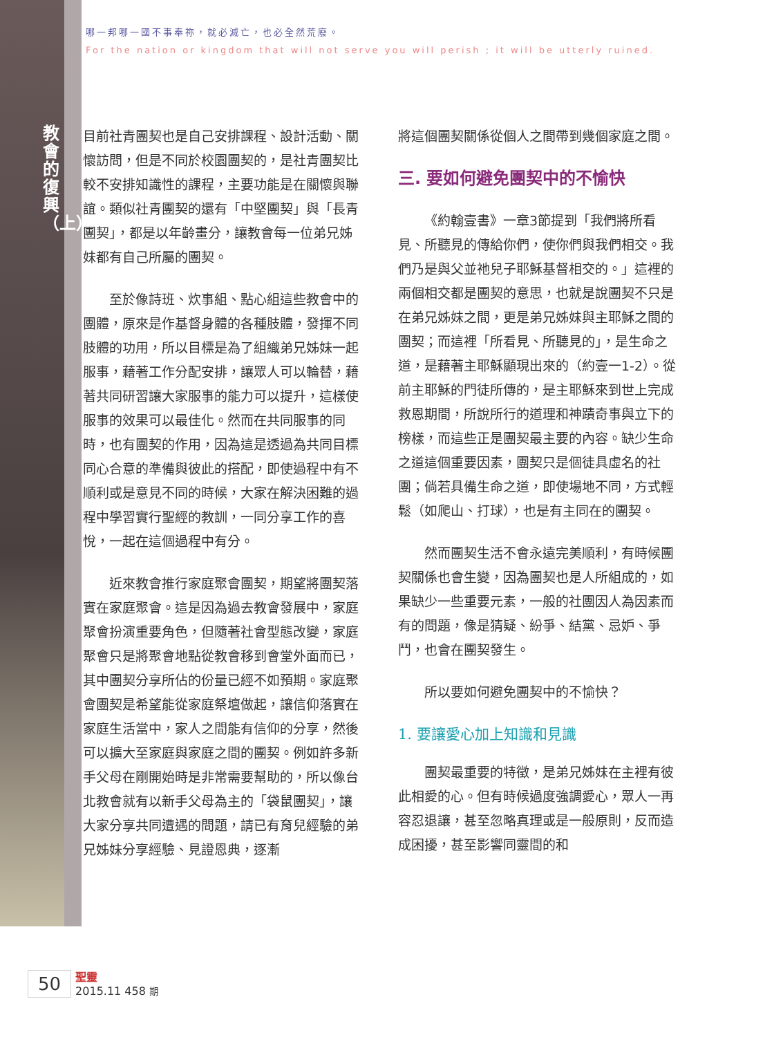教會的復興（上）
哪一邦哪一國不事奉祢，就必滅亡，也必全然荒廢。
For the nation or kingdom that will not serve you will perish ; it will be utterly ruined.
目前社青團契也是自己安排課程、設計活動、關懷訪問，但是不同於校園團契的，是社青團契比較不安排知識性的課程，主要功能是在關懷與聯誼。類似社青團契的還有「中堅團契」與「長青團契」，都是以年齡畫分，讓教會每一位弟兄姊妹都有自己所屬的團契。
至於像詩班、炊事組、點心組這些教會中的團體，原來是作基督身體的各種肢體，發揮不同肢體的功用，所以目標是為了組織弟兄姊妹一起服事，藉著工作分配安排，讓眾人可以輪替，藉著共同研習讓大家服事的能力可以提升，這樣使服事的效果可以最佳化。然而在共同服事的同時，也有團契的作用，因為這是透過為共同目標同心合意的準備與彼此的搭配，即使過程中有不順利或是意見不同的時候，大家在解決困難的過程中學習實行聖經的教訓，一同分享工作的喜悅，一起在這個過程中有分。
近來教會推行家庭聚會團契，期望將團契落實在家庭聚會。這是因為過去教會發展中，家庭聚會扮演重要角色，但隨著社會型態改變，家庭聚會只是將聚會地點從教會移到會堂外面而已，其中團契分享所佔的份量已經不如預期。家庭聚會團契是希望能從家庭祭壇做起，讓信仰落實在家庭生活當中，家人之間能有信仰的分享，然後可以擴大至家庭與家庭之間的團契。例如許多新手父母在剛開始時是非常需要幫助的，所以像台北教會就有以新手父母為主的「袋鼠團契」，讓大家分享共同遭遇的問題，請已有育兒經驗的弟兄姊妹分享經驗、見證恩典，逐漸
將這個團契關係從個人之間帶到幾個家庭之間。
三. 要如何避免團契中的不愉快
《約翰壹書》一章3節提到「我們將所看見、所聽見的傳給你們，使你們與我們相交。我們乃是與父並祂兒子耶穌基督相交的。」這裡的兩個相交都是團契的意思，也就是說團契不只是在弟兄姊妹之間，更是弟兄姊妹與主耶穌之間的團契；而這裡「所看見、所聽見的」，是生命之道，是藉著主耶穌顯現出來的（約壹一1-2）。從前主耶穌的門徒所傳的，是主耶穌來到世上完成救恩期間，所說所行的道理和神蹟奇事與立下的榜樣，而這些正是團契最主要的內容。缺少生命之道這個重要因素，團契只是個徒具虛名的社團；倘若具備生命之道，即使場地不同，方式輕鬆（如爬山、打球），也是有主同在的團契。
然而團契生活不會永遠完美順利，有時候團契關係也會生變，因為團契也是人所組成的，如果缺少一些重要元素，一般的社團因人為因素而有的問題，像是猜疑、紛爭、結黨、忌妒、爭鬥，也會在團契發生。
所以要如何避免團契中的不愉快？
1. 要讓愛心加上知識和見識
團契最重要的特徵，是弟兄姊妹在主裡有彼此相愛的心。但有時候過度強調愛心，眾人一再容忍退讓，甚至忽略真理或是一般原則，反而造成困擾，甚至影響同靈間的和
50 聖靈
2015.11 458 期